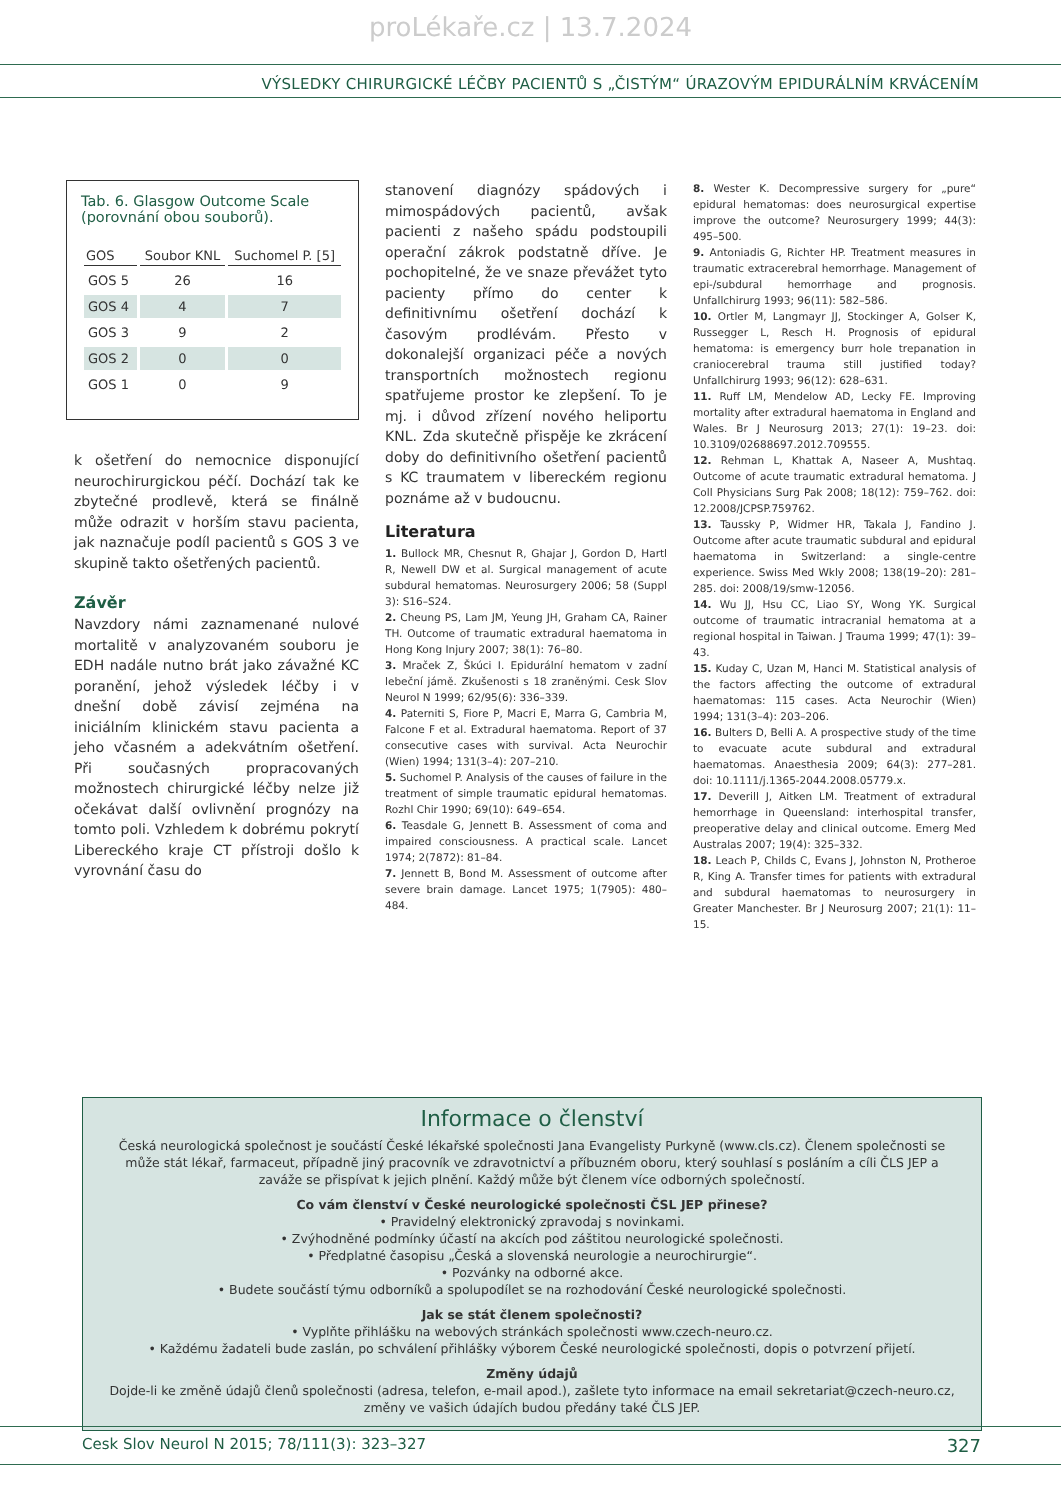proLékaře.cz | 13.7.2024
VÝSLEDKY CHIRURGICKÉ LÉČBY PACIENTŮ S „ČISTÝM“ ÚRAZOVÝM EPIDURÁLNÍM KRVÁCENÍM
Tab. 6. Glasgow Outcome Scale (porovnání obou souborů).
| GOS | Soubor KNL | Suchomel P. [5] |
| --- | --- | --- |
| GOS 5 | 26 | 16 |
| GOS 4 | 4 | 7 |
| GOS 3 | 9 | 2 |
| GOS 2 | 0 | 0 |
| GOS 1 | 0 | 9 |
k ošetření do nemocnice disponující neurochirurgickou péčí. Dochází tak ke zbytečné prodlevě, která se finálně může odrazit v horším stavu pacienta, jak naznačuje podíl pacientů s GOS 3 ve skupině takto ošetřených pacientů.
Závěr
Navzdory námi zaznamenané nulové mortalitě v analyzovaném souboru je EDH nadále nutno brát jako závažné KC poranění, jehož výsledek léčby i v dnešní době závisí zejména na iniciálním klinickém stavu pacienta a jeho včasném a adekvátním ošetření. Při současných propracovaných možnostech chirurgické léčby nelze již očekávat další ovlivnění prognózy na tomto poli. Vzhledem k dobrému pokrytí Libereckého kraje CT přístroji došlo k vyrovnání času do
stanovení diagnózy spádových i mimospádových pacientů, avšak pacienti z našeho spádu podstoupili operační zákrok podstatně dříve. Je pochopitelné, že ve snaze převážet tyto pacienty přímo do center k definitivnímu ošetření dochází k časovým prodlévám. Přesto v dokonalejší organizaci péče a nových transportních možnostech regionu spatřujeme prostor ke zlepšení. To je mj. i důvod zřízení nového heliportu KNL. Zda skutečně přispěje ke zkrácení doby do definitivního ošetření pacientů s KC traumatem v libereckém regionu poznáme až v budoucnu.
Literatura
1. Bullock MR, Chesnut R, Ghajar J, Gordon D, Hartl R, Newell DW et al. Surgical management of acute subdural hematomas. Neurosurgery 2006; 58 (Suppl 3): S16–S24.
2. Cheung PS, Lam JM, Yeung JH, Graham CA, Rainer TH. Outcome of traumatic extradural haematoma in Hong Kong Injury 2007; 38(1): 76–80.
3. Mraček Z, Škúci I. Epidurální hematom v zadní lebeční jámě. Zkušenosti s 18 zraněnými. Cesk Slov Neurol N 1999; 62/95(6): 336–339.
4. Paterniti S, Fiore P, Macri E, Marra G, Cambria M, Falcone F et al. Extradural haematoma. Report of 37 consecutive cases with survival. Acta Neurochir (Wien) 1994; 131(3–4): 207–210.
5. Suchomel P. Analysis of the causes of failure in the treatment of simple traumatic epidural hematomas. Rozhl Chir 1990; 69(10): 649–654.
6. Teasdale G, Jennett B. Assessment of coma and impaired consciousness. A practical scale. Lancet 1974; 2(7872): 81–84.
7. Jennett B, Bond M. Assessment of outcome after severe brain damage. Lancet 1975; 1(7905): 480–484.
8. Wester K. Decompressive surgery for „pure“ epidural hematomas: does neurosurgical expertise improve the outcome? Neurosurgery 1999; 44(3): 495–500.
9. Antoniadis G, Richter HP. Treatment measures in traumatic extracerebral hemorrhage. Management of epi-/subdural hemorrhage and prognosis. Unfallchirurg 1993; 96(11): 582–586.
10. Ortler M, Langmayr JJ, Stockinger A, Golser K, Russegger L, Resch H. Prognosis of epidural hematoma: is emergency burr hole trepanation in craniocerebral trauma still justified today? Unfallchirurg 1993; 96(12): 628–631.
11. Ruff LM, Mendelow AD, Lecky FE. Improving mortality after extradural haematoma in England and Wales. Br J Neurosurg 2013; 27(1): 19–23. doi: 10.3109/02688697.2012.709555.
12. Rehman L, Khattak A, Naseer A, Mushtaq. Outcome of acute traumatic extradural hematoma. J Coll Physicians Surg Pak 2008; 18(12): 759–762. doi: 12.2008/JCPSP.759762.
13. Taussky P, Widmer HR, Takala J, Fandino J. Outcome after acute traumatic subdural and epidural haematoma in Switzerland: a single-centre experience. Swiss Med Wkly 2008; 138(19–20): 281–285. doi: 2008/19/smw-12056.
14. Wu JJ, Hsu CC, Liao SY, Wong YK. Surgical outcome of traumatic intracranial hematoma at a regional hospital in Taiwan. J Trauma 1999; 47(1): 39–43.
15. Kuday C, Uzan M, Hanci M. Statistical analysis of the factors affecting the outcome of extradural haematomas: 115 cases. Acta Neurochir (Wien) 1994; 131(3–4): 203–206.
16. Bulters D, Belli A. A prospective study of the time to evacuate acute subdural and extradural haematomas. Anaesthesia 2009; 64(3): 277–281. doi: 10.1111/j.1365-2044.2008.05779.x.
17. Deverill J, Aitken LM. Treatment of extradural hemorrhage in Queensland: interhospital transfer, preoperative delay and clinical outcome. Emerg Med Australas 2007; 19(4): 325–332.
18. Leach P, Childs C, Evans J, Johnston N, Protheroe R, King A. Transfer times for patients with extradural and subdural haematomas to neurosurgery in Greater Manchester. Br J Neurosurg 2007; 21(1): 11–15.
Informace o členství
Česká neurologická společnost je součástí České lékařské společnosti Jana Evangelisty Purkyně (www.cls.cz). Členem společnosti se může stát lékař, farmaceut, případně jiný pracovník ve zdravotnictví a příbuzném oboru, který souhlasí s posláním a cíli ČLS JEP a zaváže se přispívat k jejich plnění. Každý může být členem více odborných společností.
Co vám členství v České neurologické společnosti ČSL JEP přinese?
• Pravidelný elektronický zpravodaj s novinkami.
• Zvýhodněné podmínky účastí na akcích pod záštitou neurologické společnosti.
• Předplatné časopisu „Česká a slovenská neurologie a neurochirurgie“.
• Pozvánky na odborné akce.
• Budete součástí týmu odborníků a spolupodílet se na rozhodování České neurologické společnosti.
Jak se stát členem společnosti?
• Vyplňte přihlášku na webových stránkách společnosti www.czech-neuro.cz.
• Každému žadateli bude zaslán, po schválení přihlášky výborem České neurologické společnosti, dopis o potvrzení přijetí.
Změny údajů
Dojde-li ke změně údajů členů společnosti (adresa, telefon, e-mail apod.), zašlete tyto informace na email sekretariat@czech-neuro.cz, změny ve vašich údajích budou předány také ČLS JEP.
Cesk Slov Neurol N 2015; 78/111(3): 323–327 327